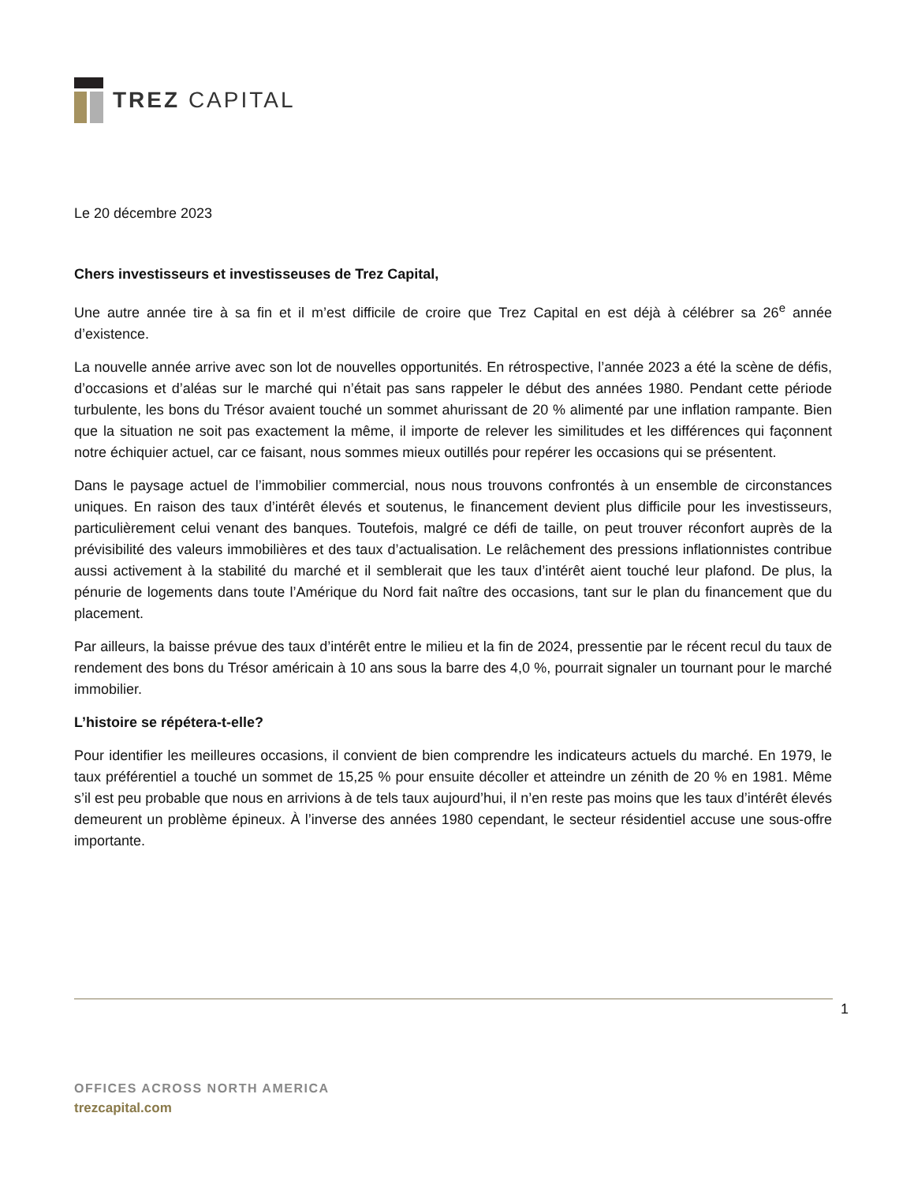TREZ CAPITAL
Le 20 décembre 2023
Chers investisseurs et investisseuses de Trez Capital,
Une autre année tire à sa fin et il m’est difficile de croire que Trez Capital en est déjà à célébrer sa 26<sup>e</sup> année d’existence.
La nouvelle année arrive avec son lot de nouvelles opportunités. En rétrospective, l’année 2023 a été la scène de défis, d’occasions et d’aléas sur le marché qui n’était pas sans rappeler le début des années 1980. Pendant cette période turbulente, les bons du Trésor avaient touché un sommet ahurissant de 20 % alimenté par une inflation rampante. Bien que la situation ne soit pas exactement la même, il importe de relever les similitudes et les différences qui façonnent notre échiquier actuel, car ce faisant, nous sommes mieux outillés pour repérer les occasions qui se présentent.
Dans le paysage actuel de l’immobilier commercial, nous nous trouvons confrontés à un ensemble de circonstances uniques. En raison des taux d’intérêt élevés et soutenus, le financement devient plus difficile pour les investisseurs, particulièrement celui venant des banques. Toutefois, malgré ce défi de taille, on peut trouver réconfort auprès de la prévisibilité des valeurs immobilières et des taux d’actualisation. Le relâchement des pressions inflationnistes contribue aussi activement à la stabilité du marché et il semblerait que les taux d’intérêt aient touché leur plafond. De plus, la pénurie de logements dans toute l’Amérique du Nord fait naître des occasions, tant sur le plan du financement que du placement.
Par ailleurs, la baisse prévue des taux d’intérêt entre le milieu et la fin de 2024, pressentie par le récent recul du taux de rendement des bons du Trésor américain à 10 ans sous la barre des 4,0 %, pourrait signaler un tournant pour le marché immobilier.
L’histoire se répétera-t-elle?
Pour identifier les meilleures occasions, il convient de bien comprendre les indicateurs actuels du marché. En 1979, le taux préférentiel a touché un sommet de 15,25 % pour ensuite décoller et atteindre un zénith de 20 % en 1981. Même s’il est peu probable que nous en arrivions à de tels taux aujourd’hui, il n’en reste pas moins que les taux d’intérêt élevés demeurent un problème épineux. À l’inverse des années 1980 cependant, le secteur résidentiel accuse une sous-offre importante.
1
OFFICES ACROSS NORTH AMERICA
trezcapital.com